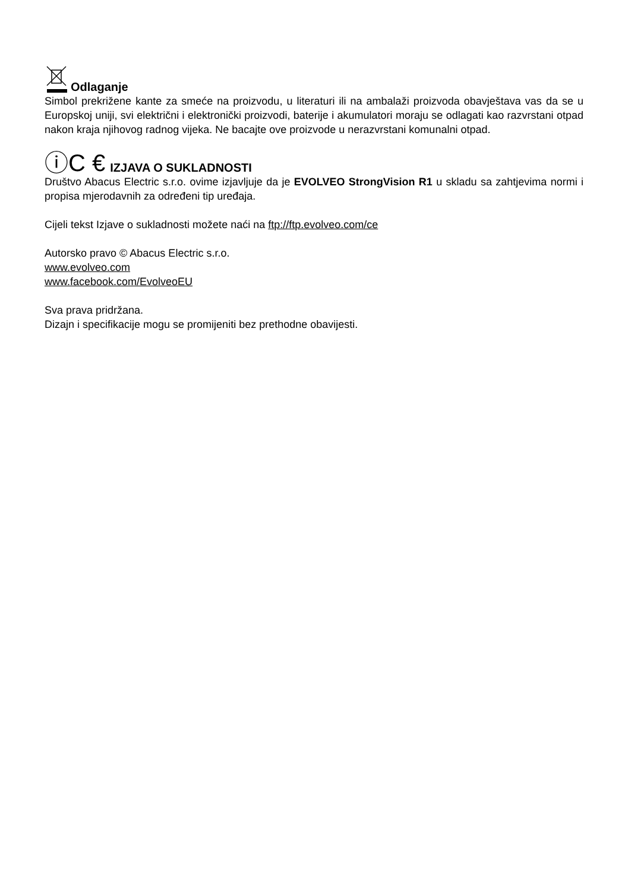Odlaganje
Simbol prekrižene kante za smeće na proizvodu, u literaturi ili na ambalaži proizvoda obavještava vas da se u Europskoj uniji, svi električni i elektronički proizvodi, baterije i akumulatori moraju se odlagati kao razvrstani otpad nakon kraja njihovog radnog vijeka. Ne bacajte ove proizvode u nerazvrstani komunalni otpad.
ⓘC € IZJAVA O SUKLADNOSTI
Društvo Abacus Electric s.r.o. ovime izjavljuje da je EVOLVEO StrongVision R1 u skladu sa zahtjevima normi i propisa mjerodavnih za određeni tip uređaja.
Cijeli tekst Izjave o sukladnosti možete naći na ftp://ftp.evolveo.com/ce
Autorsko pravo © Abacus Electric s.r.o.
www.evolveo.com
www.facebook.com/EvolveoEU
Sva prava pridržana.
Dizajn i specifikacije mogu se promijeniti bez prethodne obavijesti.